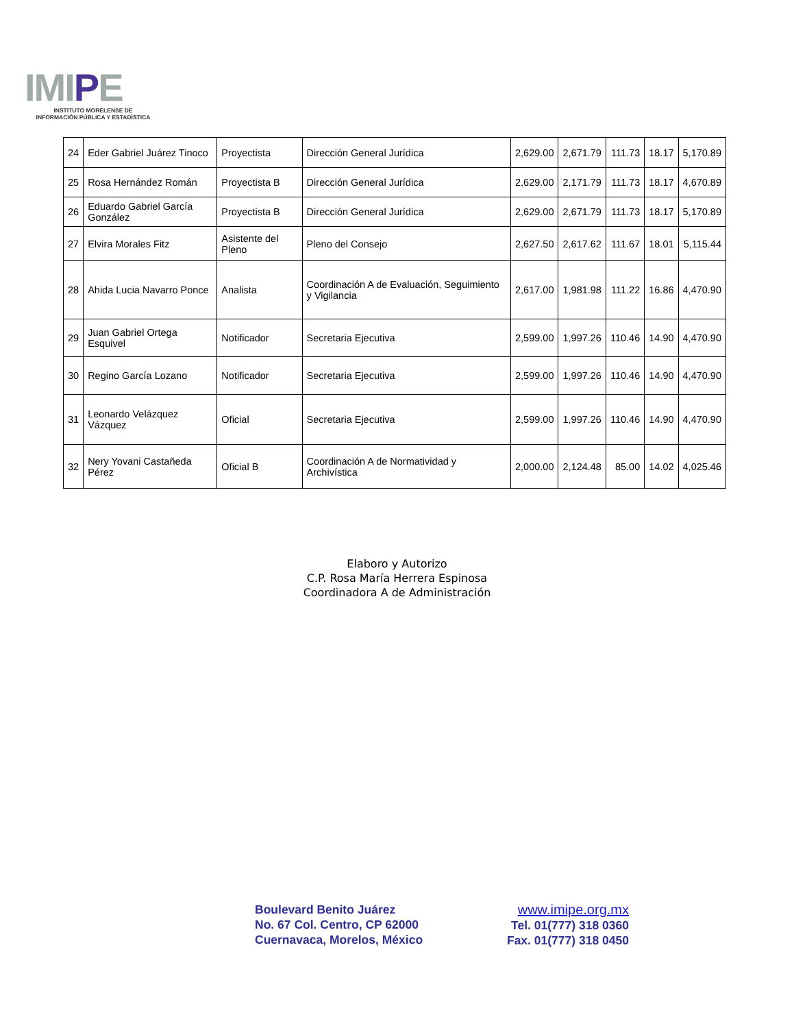IMIPE
INSTITUTO MORELENSE DE
INFORMACIÓN PÚBLICA Y ESTADÍSTICA
| 24 | Eder Gabriel Juárez Tinoco | Proyectista | Dirección General Jurídica | 2,629.00 | 2,671.79 | 111.73 | 18.17 | 5,170.89 |
| 25 | Rosa Hernández Román | Proyectista B | Dirección General Jurídica | 2,629.00 | 2,171.79 | 111.73 | 18.17 | 4,670.89 |
| 26 | Eduardo Gabriel García González | Proyectista B | Dirección General Jurídica | 2,629.00 | 2,671.79 | 111.73 | 18.17 | 5,170.89 |
| 27 | Elvira Morales Fitz | Asistente del Pleno | Pleno del Consejo | 2,627.50 | 2,617.62 | 111.67 | 18.01 | 5,115.44 |
| 28 | Ahida Lucia Navarro Ponce | Analista | Coordinación A de Evaluación, Seguimiento y Vigilancia | 2,617.00 | 1,981.98 | 111.22 | 16.86 | 4,470.90 |
| 29 | Juan Gabriel Ortega Esquivel | Notificador | Secretaria Ejecutiva | 2,599.00 | 1,997.26 | 110.46 | 14.90 | 4,470.90 |
| 30 | Regino García Lozano | Notificador | Secretaria Ejecutiva | 2,599.00 | 1,997.26 | 110.46 | 14.90 | 4,470.90 |
| 31 | Leonardo Velázquez Vázquez | Oficial | Secretaria Ejecutiva | 2,599.00 | 1,997.26 | 110.46 | 14.90 | 4,470.90 |
| 32 | Nery Yovani Castañeda Pérez | Oficial B | Coordinación A de Normatividad y Archivística | 2,000.00 | 2,124.48 | 85.00 | 14.02 | 4,025.46 |
Elaboro y Autorizo
C.P. Rosa María Herrera Espinosa
Coordinadora A de Administración
Boulevard Benito Juárez
No. 67 Col. Centro, CP 62000
Cuernavaca, Morelos, México
www.imipe.org.mx
Tel. 01(777) 318 0360
Fax. 01(777) 318 0450